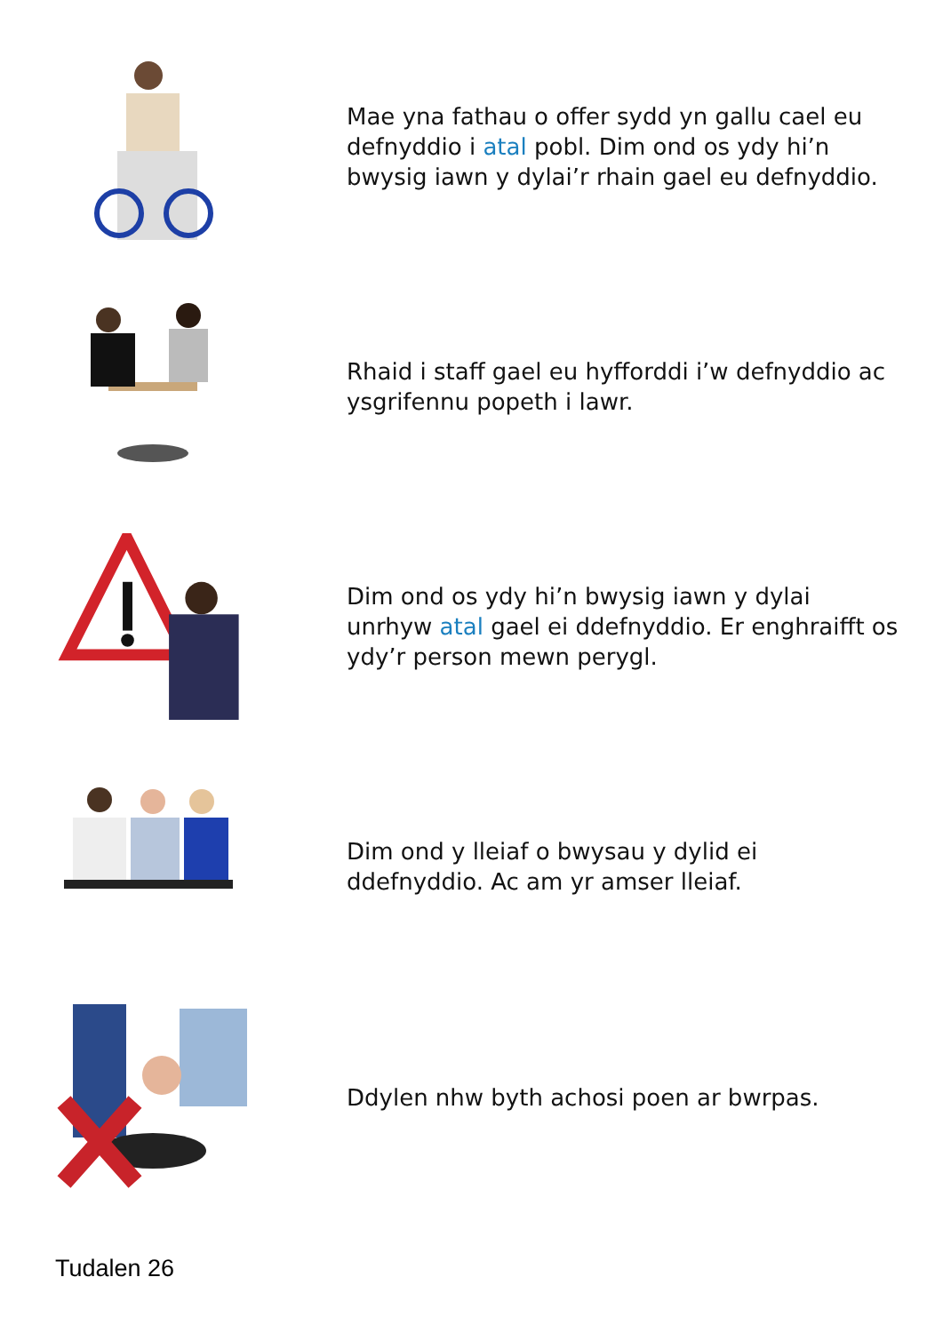Mae yna fathau o offer sydd yn gallu cael eu defnyddio i atal pobl. Dim ond os ydy hi’n bwysig iawn y dylai’r rhain gael eu defnyddio.
Rhaid i staff gael eu hyfforddi i’w defnyddio ac ysgrifennu popeth i lawr.
Dim ond os ydy hi’n bwysig iawn y dylai unrhyw atal gael ei ddefnyddio. Er enghraifft os ydy’r person mewn perygl.
Dim ond y lleiaf o bwysau y dylid ei ddefnyddio. Ac am yr amser lleiaf.
Ddylen nhw byth achosi poen ar bwrpas.
Tudalen 26